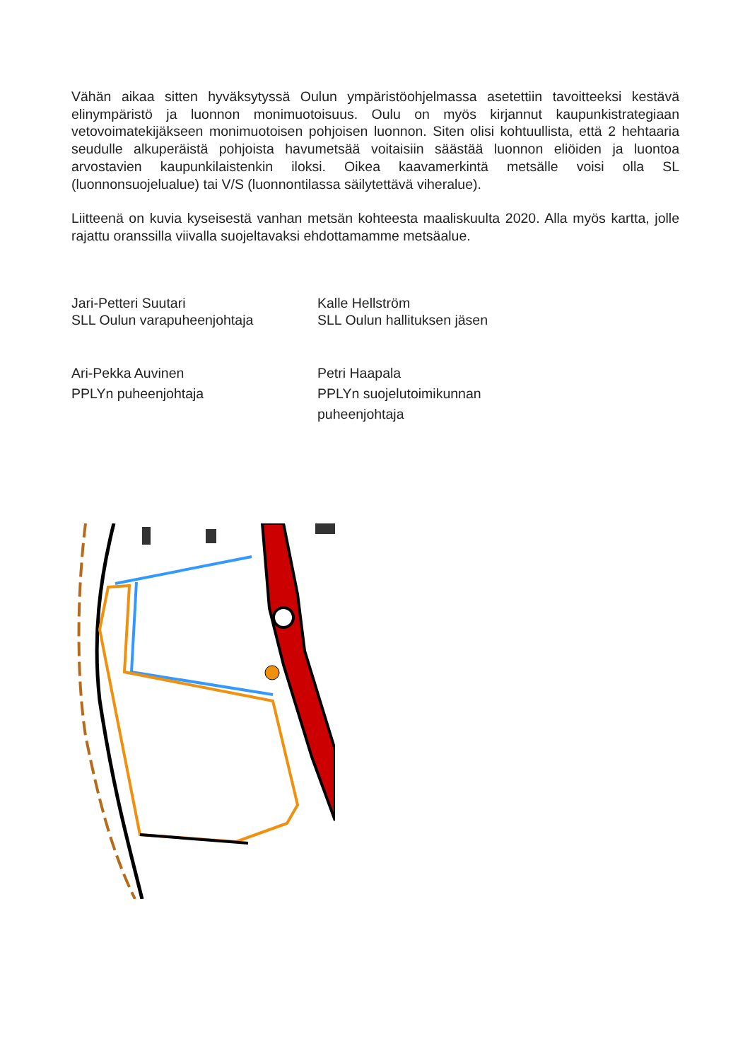Vähän aikaa sitten hyväksytyssä Oulun ympäristöohjelmassa asetettiin tavoitteeksi kestävä elinympäristö ja luonnon monimuotoisuus. Oulu on myös kirjannut kaupunkistrategiaan vetovoimatekijäkseen monimuotoisen pohjoisen luonnon. Siten olisi kohtuullista, että 2 hehtaaria seudulle alkuperäistä pohjoista havumetsää voitaisiin säästää luonnon eliöiden ja luontoa arvostavien kaupunkilaistenkin iloksi. Oikea kaavamerkintä metsälle voisi olla SL (luonnonsuojelualue) tai V/S (luonnontilassa säilytettävä viheralue).
Liitteenä on kuvia kyseisestä vanhan metsän kohteesta maaliskuulta 2020. Alla myös kartta, jolle rajattu oranssilla viivalla suojeltavaksi ehdottamamme metsäalue.
Jari-Petteri Suutari
SLL Oulun varapuheenjohtaja
Kalle Hellström
SLL Oulun hallituksen jäsen
Ari-Pekka Auvinen
PPLYn puheenjohtaja
Petri Haapala
PPLYn suojelutoimikunnan puheenjohtaja